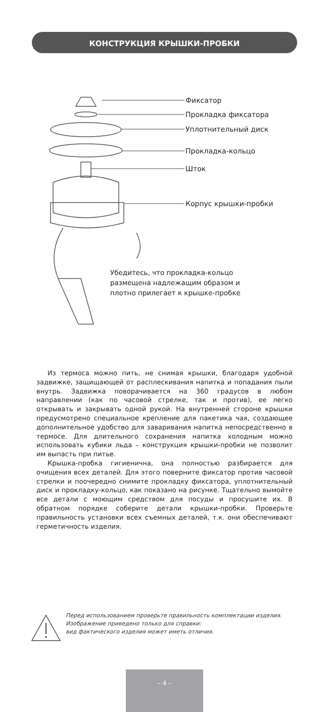КОНСТРУКЦИЯ КРЫШКИ-ПРОБКИ
Фиксатор
Прокладка фиксатора
Уплотнительный диск
Прокладка-кольцо
Шток
Корпус крышки-пробки
Убедитесь, что прокладка-кольцо
размещена надлежащим образом и
плотно прилегает к крышке-пробке
Из термоса можно пить, не снимая крышки, благодаря удобной задвижке, защищающей от расплескивания напитка и попадания пыли внутрь. Задвижка поворачивается на 360 градусов в любом направлении (как по часовой стрелке, так и против), ее легко открывать и закрывать одной рукой. На внутренней стороне крышки предусмотрено специальное крепление для пакетика чая, создающее дополнительное удобство для заваривания напитка непосредственно в термосе. Для длительного сохранения напитка холодным можно использовать кубики льда – конструкция крышки-пробки не позволит им выпасть при питье.
Крышка-пробка гигиенична, она полностью разбирается для очищения всех деталей. Для этого поверните фиксатор против часовой стрелки и поочередно снимите прокладку фиксатора, уплотнительный диск и прокладку-кольцо, как показано на рисунке. Тщательно вымойте все детали с моющим средством для посуды и просушите их. В обратном порядке соберите детали крышки-пробки. Проверьте правильность установки всех съемных деталей, т.к. они обеспечивают герметичность изделия.
Перед использованием проверьте правильность комплектации изделия.
Изображение приведено только для справки:
вид фактического изделия может иметь отличия.
– 4 –